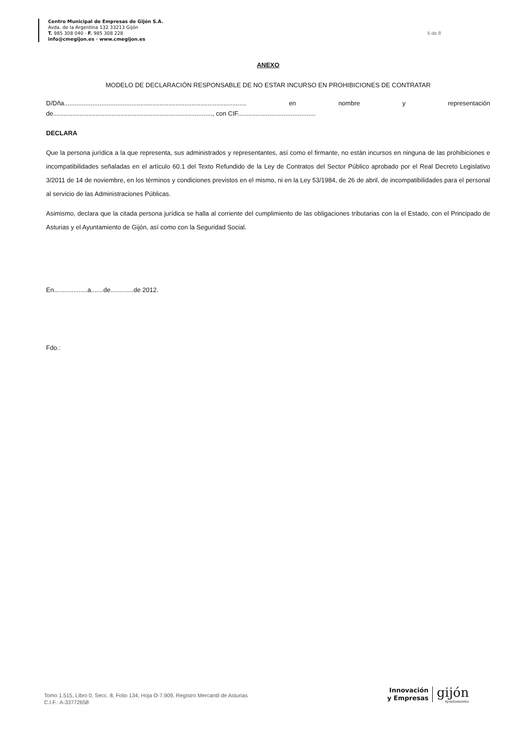Centro Municipal de Empresas de Gijón S.A.
Avda. de la Argentina 132 33213 Gijón
T. 985 308 040 · F. 985 308 228
info@cmegijon.es · www.cmegijon.es
5 de 8
ANEXO
MODELO DE DECLARACIÓN RESPONSABLE DE NO ESTAR INCURSO EN PROHIBICIONES DE CONTRATAR
D/Dña....................................................................................................... en nombre y representación
de.........................................................................................., con CIF............................................
DECLARA
Que la persona jurídica a la que representa, sus administrados y representantes, así como el firmante, no están incursos en ninguna de las prohibiciones e incompatibilidades señaladas en el artículo 60.1 del Texto Refundido de la Ley de Contratos del Sector Público aprobado por el Real Decreto Legislativo 3/2011 de 14 de noviembre, en los términos y condiciones previstos en el mismo, ni en la Ley 53/1984, de 26 de abril, de incompatibilidades para el personal al servicio de las Administraciones Públicas.
Asimismo, declara que la citada persona jurídica se halla al corriente del cumplimiento de las obligaciones tributarias con la el Estado, con el Principado de Asturias y el Ayuntamiento de Gijón, así como con la Seguridad Social.
En...................a.......de.............de 2012.
Fdo.:
Tomo 1.515, Libro 0, Secc. 8, Folio 134, Hoja O-7.909, Registro Mercantil de Asturias
C.I.F.: A-33772658
Innovación
y Empresas
gijón
Ayuntamiento